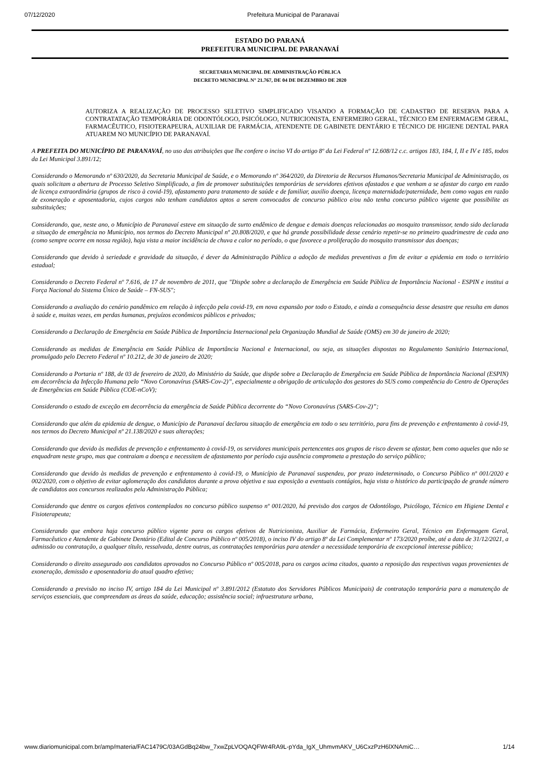07/12/2020 Prefeitura Municipal de Paranavaí
ESTADO DO PARANÁ
PREFEITURA MUNICIPAL DE PARANAVAÍ
SECRETARIA MUNICIPAL DE ADMINISTRAÇÃO PÚBLICA
DECRETO MUNICIPAL N° 21.767, DE 04 DE DEZEMBRO DE 2020
AUTORIZA A REALIZAÇÃO DE PROCESSO SELETIVO SIMPLIFICADO VISANDO A FORMAÇÃO DE CADASTRO DE RESERVA PARA A CONTRATATAÇÃO TEMPORÁRIA DE ODONTÓLOGO, PSICÓLOGO, NUTRICIONISTA, ENFERMEIRO GERAL, TÉCNICO EM ENFERMAGEM GERAL, FARMACÊUTICO, FISIOTERAPEURA, AUXILIAR DE FARMÁCIA, ATENDENTE DE GABINETE DENTÁRIO E TÉCNICO DE HIGIENE DENTAL PARA ATUAREM NO MUNICÍPIO DE PARANAVAÍ.
A PREFEITA DO MUNICÍPIO DE PARANAVAÍ, no uso das atribuições que lhe confere o inciso VI do artigo 8º da Lei Federal nº 12.608/12 c.c. artigos 183, 184, I, II e IV e 185, todos da Lei Municipal 3.891/12;
Considerando o Memorando nº 630/2020, da Secretaria Municipal de Saúde, e o Memorando nº 364/2020, da Diretoria de Recursos Humanos/Secretaria Municipal de Administração, os quais solicitam a abertura de Processo Seletivo Simplificado, a fim de promover substituições temporárias de servidores efetivos afastados e que venham a se afastar do cargo em razão de licença extraordinária (grupos de risco à covid-19), afastamento para tratamento de saúde e de familiar, auxilio doença, licença maternidade/paternidade, bem como vagas em razão de exoneração e aposentadoria, cujos cargos não tenham candidatos aptos a serem convocados de concurso público e/ou não tenha concurso público vigente que possibilite as substituições;
Considerando, que, neste ano, o Município de Paranavaí esteve em situação de surto endêmico de dengue e demais doenças relacionadas ao mosquito transmissor, tendo sido declarada a situação de emergência no Município, nos termos do Decreto Municipal nº 20.808/2020, e que há grande possibilidade desse cenário repetir-se no primeiro quadrimestre de cada ano (como sempre ocorre em nossa região), haja vista a maior incidência de chuva e calor no período, o que favorece a proliferação do mosquito transmissor das doenças;
Considerando que devido à seriedade e gravidade da situação, é dever da Administração Pública a adoção de medidas preventivas a fim de evitar a epidemia em todo o território estadual;
Considerando o Decreto Federal nº 7.616, de 17 de novembro de 2011, que "Dispõe sobre a declaração de Emergência em Saúde Pública de Importância Nacional - ESPIN e institui a Força Nacional do Sistema Único de Saúde – FN-SUS";
Considerando a avaliação do cenário pandêmico em relação à infecção pela covid-19, em nova expansão por todo o Estado, e ainda a consequência desse desastre que resulta em danos à saúde e, muitas vezes, em perdas humanas, prejuízos econômicos públicos e privados;
Considerando a Declaração de Emergência em Saúde Pública de Importância Internacional pela Organização Mundial de Saúde (OMS) em 30 de janeiro de 2020;
Considerando as medidas de Emergência em Saúde Pública de Importância Nacional e Internacional, ou seja, as situações dispostas no Regulamento Sanitário Internacional, promulgado pelo Decreto Federal nº 10.212, de 30 de janeiro de 2020;
Considerando a Portaria nº 188, de 03 de fevereiro de 2020, do Ministério da Saúde, que dispõe sobre a Declaração de Emergência em Saúde Pública de Importância Nacional (ESPIN) em decorrência da Infecção Humana pelo “Novo Coronavírus (SARS-Cov-2)”, especialmente a obrigação de articulação dos gestores do SUS como competência do Centro de Operações de Emergências em Saúde Pública (COE-nCoV);
Considerando o estado de exceção em decorrência da emergência de Saúde Pública decorrente do “Novo Coronavírus (SARS-Cov-2)”;
Considerando que além da epidemia de dengue, o Município de Paranavaí declarou situação de emergência em todo o seu território, para fins de prevenção e enfrentamento à covid-19, nos termos do Decreto Municipal nº 21.138/2020 e suas alterações;
Considerando que devido às medidas de prevenção e enfrentamento à covid-19, os servidores municipais pertencentes aos grupos de risco devem se afastar, bem como aqueles que não se enquadram neste grupo, mas que contraiam a doença e necessitem de afastamento por período cuja ausência comprometa a prestação do serviço público;
Considerando que devido às medidas de prevenção e enfrentamento à covid-19, o Município de Paranavaí suspendeu, por prazo indeterminado, o Concurso Público nº 001/2020 e 002/2020, com o objetivo de evitar aglomeração dos candidatos durante a prova objetiva e sua exposição a eventuais contágios, haja vista o histórico da participação de grande número de candidatos aos concursos realizados pela Administração Pública;
Considerando que dentre os cargos efetivos contemplados no concurso público suspenso nº 001/2020, há previsão dos cargos de Odontólogo, Psicólogo, Técnico em Higiene Dental e Fisioterapeuta;
Considerando que embora haja concurso público vigente para os cargos efetivos de Nutricionista, Auxiliar de Farmácia, Enfermeiro Geral, Técnico em Enfermagem Geral, Farmacêutico e Atendente de Gabinete Dentário (Edital de Concurso Público nº 005/2018), o inciso IV do artigo 8º da Lei Complementar nº 173/2020 proíbe, até a data de 31/12/2021, a admissão ou contratação, a qualquer título, ressalvada, dentre outras, as contratações temporárias para atender a necessidade temporária de excepcional interesse público;
Considerando o direito assegurado aos candidatos aprovados no Concurso Público nº 005/2018, para os cargos acima citados, quanto a reposição das respectivas vagas provenientes de exoneração, demissão e aposentadoria do atual quadro efetivo;
Considerando a previsão no inciso IV, artigo 184 da Lei Municipal nº 3.891/2012 (Estatuto dos Servidores Públicos Municipais) de contratação temporária para a manutenção de serviços essenciais, que compreendam as áreas da saúde, educação; assistência social; infraestrutura urbana,
www.diariomunicipal.com.br/amp/materia/FAC1479C/03AGdBq24bw_7xwZpLVOQAQFWr4RA9L-pYda_IgX_UhmvmAKV_U6CxzPzH6lXNAmiC… 1/14